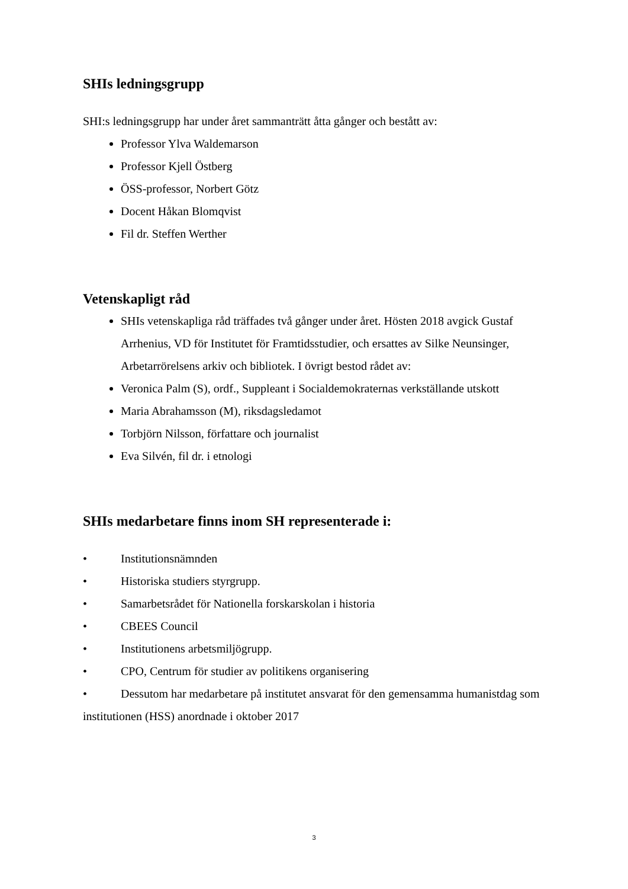SHIs ledningsgrupp
SHI:s ledningsgrupp har under året sammanträtt åtta gånger och bestått av:
Professor Ylva Waldemarson
Professor Kjell Östberg
ÖSS-professor, Norbert Götz
Docent Håkan Blomqvist
Fil dr. Steffen Werther
Vetenskapligt råd
SHIs vetenskapliga råd träffades två gånger under året. Hösten 2018 avgick Gustaf Arrhenius, VD för Institutet för Framtidsstudier, och ersattes av Silke Neunsinger, Arbetarrörelsens arkiv och bibliotek. I övrigt bestod rådet av:
Veronica Palm (S), ordf., Suppleant i Socialdemokraternas verkställande utskott
Maria Abrahamsson (M), riksdagsledamot
Torbjörn Nilsson, författare och journalist
Eva Silvén, fil dr. i etnologi
SHIs medarbetare finns inom SH representerade i:
• Institutionsnämnden
• Historiska studiers styrgrupp.
• Samarbetsrådet för Nationella forskarskolan i historia
• CBEES Council
• Institutionens arbetsmiljögrupp.
• CPO, Centrum för studier av politikens organisering
• Dessutom har medarbetare på institutet ansvarat för den gemensamma humanistdag som institutionen (HSS) anordnade i oktober 2017
3